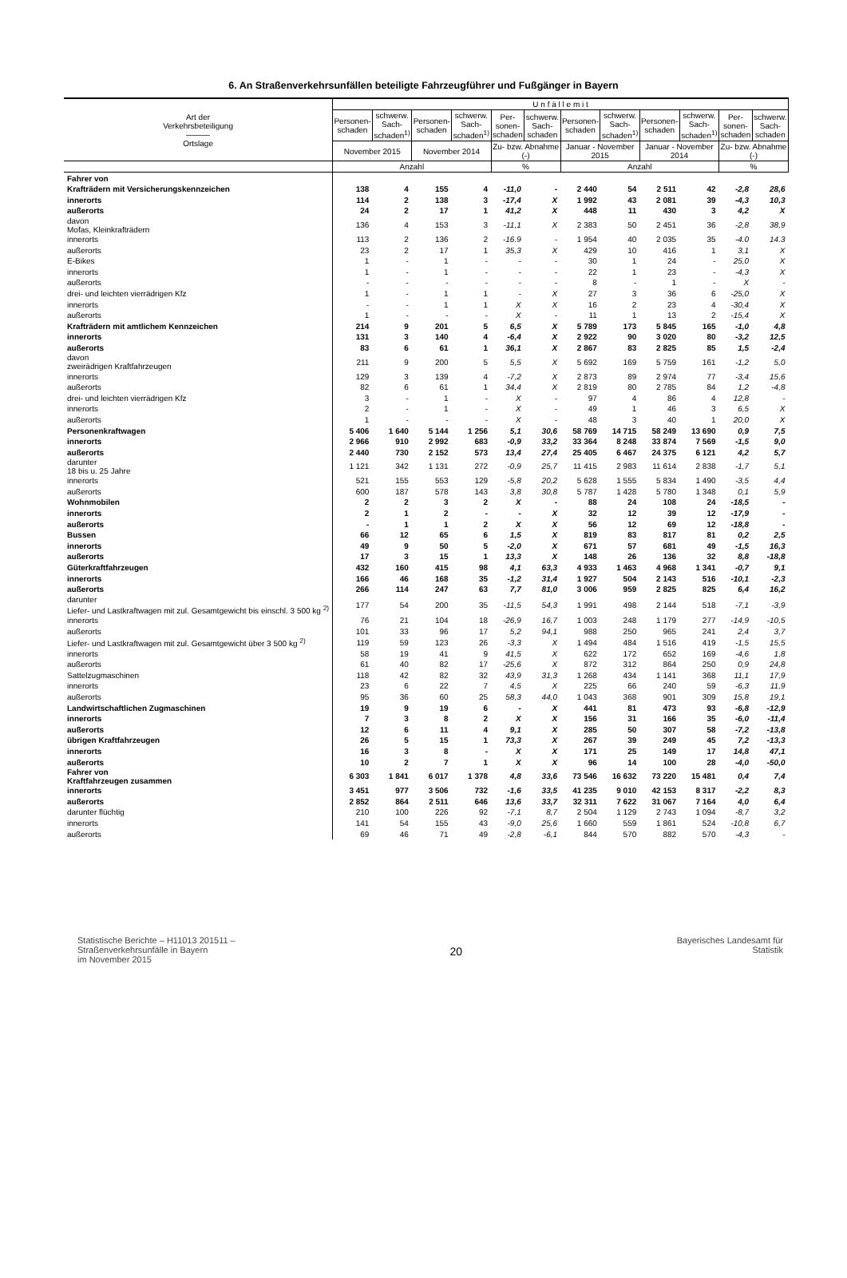6. An Straßenverkehrsunfällen beteiligte Fahrzeugführer und Fußgänger in Bayern
| Art der Verkehrsbeteiligung ——— Ortslage | U n f ä l l e m i t | | | | | | | | | | | |
| --- | --- | --- | --- | --- | --- | --- | --- | --- | --- | --- | --- | --- |
| | Personen-schaden | schwerw. Sach-schaden<sup>1)</sup> | Personen-schaden | schwerw. Sach-schaden<sup>1)</sup> | Per-sonen-schaden | schwerw. Sach-schaden | Personen-schaden | schwerw. Sach-schaden<sup>1)</sup> | Personen-schaden | schwerw. Sach-schaden<sup>1)</sup> | Per-sonen-schaden | schwerw. Sach-schaden |
| | November 2015 | | November 2014 | | Zu- bzw. Abnahme (-) | | Januar - November 2015 | | Januar - November 2014 | | Zu- bzw. Abnahme (-) | |
| | Anzahl | | | | % | | Anzahl | | | | % | |
| Fahrer von | | | | | | | | | | | | |
| Krafträdern mit Versicherungskennzeichen | 138 | 4 | 155 | 4 | -11,0 | - | 2 440 | 54 | 2 511 | 42 | -2,8 | 28,6 |
| innerorts | 114 | 2 | 138 | 3 | -17,4 | X | 1 992 | 43 | 2 081 | 39 | -4,3 | 10,3 |
| außerorts | 24 | 2 | 17 | 1 | 41,2 | X | 448 | 11 | 430 | 3 | 4,2 | X |
| davon Mofas, Kleinkrafträdern | 136 | 4 | 153 | 3 | -11,1 | X | 2 383 | 50 | 2 451 | 36 | -2,8 | 38,9 |
| innerorts | 113 | 2 | 136 | 2 | -16.9 | - | 1 954 | 40 | 2 035 | 35 | -4.0 | 14.3 |
| außerorts | 23 | 2 | 17 | 1 | 35,3 | X | 429 | 10 | 416 | 1 | 3,1 | X |
| E-Bikes | 1 | - | 1 | - | - | - | 30 | 1 | 24 | - | 25,0 | X |
| innerorts | 1 | - | 1 | - | - | - | 22 | 1 | 23 | - | -4,3 | X |
| außerorts | - | - | - | - | - | - | 8 | - | 1 | - | X | - |
| drei- und leichten vierrädrigen Kfz | 1 | - | 1 | 1 | - | X | 27 | 3 | 36 | 6 | -25,0 | X |
| innerorts | - | - | 1 | 1 | X | X | 16 | 2 | 23 | 4 | -30,4 | X |
| außerorts | 1 | - | - | - | X | - | 11 | 1 | 13 | 2 | -15,4 | X |
| Krafträdern mit amtlichem Kennzeichen | 214 | 9 | 201 | 5 | 6,5 | X | 5 789 | 173 | 5 845 | 165 | -1,0 | 4,8 |
| innerorts | 131 | 3 | 140 | 4 | -6,4 | X | 2 922 | 90 | 3 020 | 80 | -3,2 | 12,5 |
| außerorts | 83 | 6 | 61 | 1 | 36,1 | X | 2 867 | 83 | 2 825 | 85 | 1,5 | -2,4 |
| davon zweirädrigen Kraftfahrzeugen | 211 | 9 | 200 | 5 | 5,5 | X | 5 692 | 169 | 5 759 | 161 | -1,2 | 5,0 |
| innerorts | 129 | 3 | 139 | 4 | -7,2 | X | 2 873 | 89 | 2 974 | 77 | -3,4 | 15,6 |
| außerorts | 82 | 6 | 61 | 1 | 34,4 | X | 2 819 | 80 | 2 785 | 84 | 1,2 | -4,8 |
| drei- und leichten vierrädrigen Kfz | 3 | - | 1 | - | X | - | 97 | 4 | 86 | 4 | 12,8 | - |
| innerorts | 2 | - | 1 | - | X | - | 49 | 1 | 46 | 3 | 6,5 | X |
| außerorts | 1 | - | - | - | X | - | 48 | 3 | 40 | 1 | 20,0 | X |
| Personenkraftwagen | 5 406 | 1 640 | 5 144 | 1 256 | 5,1 | 30,6 | 58 769 | 14 715 | 58 249 | 13 690 | 0,9 | 7,5 |
| innerorts | 2 966 | 910 | 2 992 | 683 | -0,9 | 33,2 | 33 364 | 8 248 | 33 874 | 7 569 | -1,5 | 9,0 |
| außerorts | 2 440 | 730 | 2 152 | 573 | 13,4 | 27,4 | 25 405 | 6 467 | 24 375 | 6 121 | 4,2 | 5,7 |
| darunter 18 bis u. 25 Jahre | 1 121 | 342 | 1 131 | 272 | -0,9 | 25,7 | 11 415 | 2 983 | 11 614 | 2 838 | -1,7 | 5,1 |
| innerorts | 521 | 155 | 553 | 129 | -5,8 | 20,2 | 5 628 | 1 555 | 5 834 | 1 490 | -3,5 | 4,4 |
| außerorts | 600 | 187 | 578 | 143 | 3,8 | 30,8 | 5 787 | 1 428 | 5 780 | 1 348 | 0,1 | 5,9 |
| Wohnmobilen | 2 | 2 | 3 | 2 | X | - | 88 | 24 | 108 | 24 | -18,5 | - |
| innerorts | 2 | 1 | 2 | - | - | X | 32 | 12 | 39 | 12 | -17,9 | - |
| außerorts | - | 1 | 1 | 2 | X | X | 56 | 12 | 69 | 12 | -18,8 | - |
| Bussen | 66 | 12 | 65 | 6 | 1,5 | X | 819 | 83 | 817 | 81 | 0,2 | 2,5 |
| innerorts | 49 | 9 | 50 | 5 | -2,0 | X | 671 | 57 | 681 | 49 | -1,5 | 16,3 |
| außerorts | 17 | 3 | 15 | 1 | 13,3 | X | 148 | 26 | 136 | 32 | 8,8 | -18,8 |
| Güterkraftfahrzeugen | 432 | 160 | 415 | 98 | 4,1 | 63,3 | 4 933 | 1 463 | 4 968 | 1 341 | -0,7 | 9,1 |
| innerorts | 166 | 46 | 168 | 35 | -1,2 | 31,4 | 1 927 | 504 | 2 143 | 516 | -10,1 | -2,3 |
| außerorts | 266 | 114 | 247 | 63 | 7,7 | 81,0 | 3 006 | 959 | 2 825 | 825 | 6,4 | 16,2 |
| darunter Liefer- und Lastkraftwagen mit zul. Gesamtgewicht bis einschl. 3 500 kg <sup>2)</sup> | 177 | 54 | 200 | 35 | -11,5 | 54,3 | 1 991 | 498 | 2 144 | 518 | -7,1 | -3,9 |
| innerorts | 76 | 21 | 104 | 18 | -26,9 | 16,7 | 1 003 | 248 | 1 179 | 277 | -14,9 | -10,5 |
| außerorts | 101 | 33 | 96 | 17 | 5,2 | 94,1 | 988 | 250 | 965 | 241 | 2,4 | 3,7 |
| Liefer- und Lastkraftwagen mit zul. Gesamtgewicht über 3 500 kg <sup>2)</sup> | 119 | 59 | 123 | 26 | -3,3 | X | 1 494 | 484 | 1 516 | 419 | -1,5 | 15,5 |
| innerorts | 58 | 19 | 41 | 9 | 41,5 | X | 622 | 172 | 652 | 169 | -4,6 | 1,8 |
| außerorts | 61 | 40 | 82 | 17 | -25,6 | X | 872 | 312 | 864 | 250 | 0,9 | 24,8 |
| Sattelzugmaschinen | 118 | 42 | 82 | 32 | 43,9 | 31,3 | 1 268 | 434 | 1 141 | 368 | 11,1 | 17,9 |
| innerorts | 23 | 6 | 22 | 7 | 4,5 | X | 225 | 66 | 240 | 59 | -6,3 | 11,9 |
| außerorts | 95 | 36 | 60 | 25 | 58,3 | 44,0 | 1 043 | 368 | 901 | 309 | 15,8 | 19,1 |
| Landwirtschaftlichen Zugmaschinen | 19 | 9 | 19 | 6 | - | X | 441 | 81 | 473 | 93 | -6,8 | -12,9 |
| innerorts | 7 | 3 | 8 | 2 | X | X | 156 | 31 | 166 | 35 | -6,0 | -11,4 |
| außerorts | 12 | 6 | 11 | 4 | 9,1 | X | 285 | 50 | 307 | 58 | -7,2 | -13,8 |
| übrigen Kraftfahrzeugen | 26 | 5 | 15 | 1 | 73,3 | X | 267 | 39 | 249 | 45 | 7,2 | -13,3 |
| innerorts | 16 | 3 | 8 | - | X | X | 171 | 25 | 149 | 17 | 14,8 | 47,1 |
| außerorts | 10 | 2 | 7 | 1 | X | X | 96 | 14 | 100 | 28 | -4,0 | -50,0 |
| Fahrer von Kraftfahrzeugen zusammen | 6 303 | 1 841 | 6 017 | 1 378 | 4,8 | 33,6 | 73 546 | 16 632 | 73 220 | 15 481 | 0,4 | 7,4 |
| innerorts | 3 451 | 977 | 3 506 | 732 | -1,6 | 33,5 | 41 235 | 9 010 | 42 153 | 8 317 | -2,2 | 8,3 |
| außerorts | 2 852 | 864 | 2 511 | 646 | 13,6 | 33,7 | 32 311 | 7 622 | 31 067 | 7 164 | 4,0 | 6,4 |
| darunter flüchtig | 210 | 100 | 226 | 92 | -7,1 | 8,7 | 2 504 | 1 129 | 2 743 | 1 094 | -8,7 | 3,2 |
| innerorts | 141 | 54 | 155 | 43 | -9,0 | 25,6 | 1 660 | 559 | 1 861 | 524 | -10,8 | 6,7 |
| außerorts | 69 | 46 | 71 | 49 | -2,8 | -6,1 | 844 | 570 | 882 | 570 | -4,3 | - |
Statistische Berichte – H11013 201511 –
Straßenverkehrsunfälle in Bayern
im November 2015
20
Bayerisches Landesamt für
Statistik